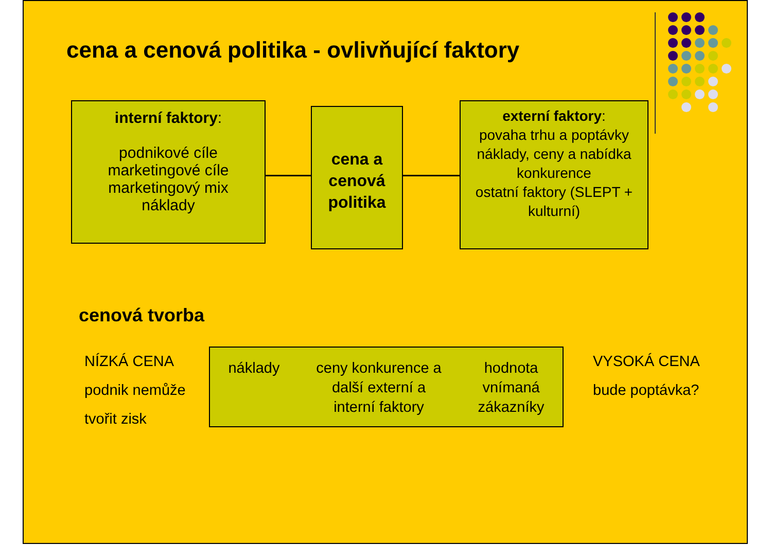cena a cenová politika - ovlivňující faktory
interní faktory:
podnikové cíle
marketingové cíle
marketingový mix
náklady
cena a cenová politika
externí faktory:
povaha trhu a poptávky
náklady, ceny a nabídka konkurence
ostatní faktory (SLEPT + kulturní)
cenová tvorba
NÍZKÁ CENA
podnik nemůže
tvořit zisk
náklady ceny konkurence a
další externí a
interní faktory
hodnota
vnímaná
zákazníky
VYSOKÁ CENA
bude poptávka?